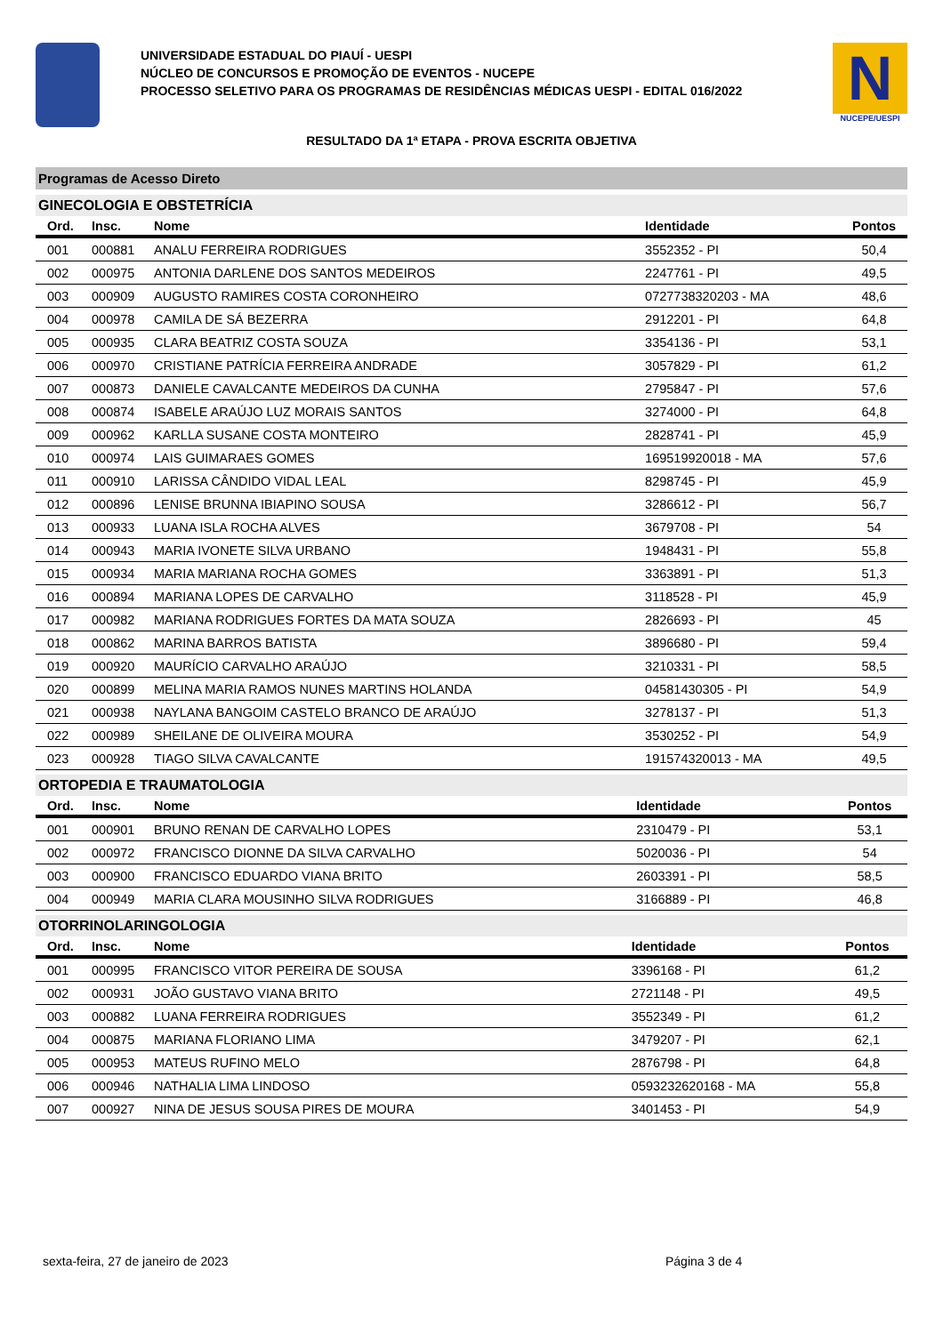UNIVERSIDADE ESTADUAL DO PIAUÍ - UESPI
NÚCLEO DE CONCURSOS E PROMOÇÃO DE EVENTOS - NUCEPE
PROCESSO SELETIVO PARA OS PROGRAMAS DE RESIDÊNCIAS MÉDICAS UESPI - EDITAL 016/2022
N
NUCEPE/UESPI
RESULTADO DA 1ª ETAPA - PROVA ESCRITA OBJETIVA
Programas de Acesso Direto
GINECOLOGIA E OBSTETRÍCIA
| Ord. | Insc. | Nome | Identidade | Pontos |
| --- | --- | --- | --- | --- |
| 001 | 000881 | ANALU FERREIRA RODRIGUES | 3552352 - PI | 50,4 |
| 002 | 000975 | ANTONIA DARLENE DOS SANTOS MEDEIROS | 2247761 - PI | 49,5 |
| 003 | 000909 | AUGUSTO RAMIRES COSTA CORONHEIRO | 0727738320203 - MA | 48,6 |
| 004 | 000978 | CAMILA DE SÁ BEZERRA | 2912201 - PI | 64,8 |
| 005 | 000935 | CLARA BEATRIZ COSTA SOUZA | 3354136 - PI | 53,1 |
| 006 | 000970 | CRISTIANE PATRÍCIA FERREIRA ANDRADE | 3057829 - PI | 61,2 |
| 007 | 000873 | DANIELE CAVALCANTE MEDEIROS DA CUNHA | 2795847 - PI | 57,6 |
| 008 | 000874 | ISABELE ARAÚJO LUZ MORAIS SANTOS | 3274000 - PI | 64,8 |
| 009 | 000962 | KARLLA SUSANE COSTA MONTEIRO | 2828741 - PI | 45,9 |
| 010 | 000974 | LAIS GUIMARAES GOMES | 169519920018 - MA | 57,6 |
| 011 | 000910 | LARISSA CÂNDIDO VIDAL LEAL | 8298745 - PI | 45,9 |
| 012 | 000896 | LENISE BRUNNA IBIAPINO SOUSA | 3286612 - PI | 56,7 |
| 013 | 000933 | LUANA ISLA ROCHA ALVES | 3679708 - PI | 54 |
| 014 | 000943 | MARIA IVONETE SILVA URBANO | 1948431 - PI | 55,8 |
| 015 | 000934 | MARIA MARIANA ROCHA GOMES | 3363891 - PI | 51,3 |
| 016 | 000894 | MARIANA LOPES DE CARVALHO | 3118528 - PI | 45,9 |
| 017 | 000982 | MARIANA RODRIGUES FORTES DA MATA SOUZA | 2826693 - PI | 45 |
| 018 | 000862 | MARINA BARROS BATISTA | 3896680 - PI | 59,4 |
| 019 | 000920 | MAURÍCIO CARVALHO ARAÚJO | 3210331 - PI | 58,5 |
| 020 | 000899 | MELINA MARIA RAMOS NUNES MARTINS HOLANDA | 04581430305 - PI | 54,9 |
| 021 | 000938 | NAYLANA BANGOIM CASTELO BRANCO DE ARAÚJO | 3278137 - PI | 51,3 |
| 022 | 000989 | SHEILANE DE OLIVEIRA MOURA | 3530252 - PI | 54,9 |
| 023 | 000928 | TIAGO SILVA CAVALCANTE | 191574320013 - MA | 49,5 |
ORTOPEDIA E TRAUMATOLOGIA
| Ord. | Insc. | Nome | Identidade | Pontos |
| --- | --- | --- | --- | --- |
| 001 | 000901 | BRUNO RENAN DE CARVALHO LOPES | 2310479 - PI | 53,1 |
| 002 | 000972 | FRANCISCO DIONNE DA SILVA CARVALHO | 5020036 - PI | 54 |
| 003 | 000900 | FRANCISCO EDUARDO VIANA BRITO | 2603391 - PI | 58,5 |
| 004 | 000949 | MARIA CLARA MOUSINHO SILVA RODRIGUES | 3166889 - PI | 46,8 |
OTORRINOLARINGOLOGIA
| Ord. | Insc. | Nome | Identidade | Pontos |
| --- | --- | --- | --- | --- |
| 001 | 000995 | FRANCISCO VITOR PEREIRA DE SOUSA | 3396168 - PI | 61,2 |
| 002 | 000931 | JOÃO GUSTAVO VIANA BRITO | 2721148 - PI | 49,5 |
| 003 | 000882 | LUANA FERREIRA RODRIGUES | 3552349 - PI | 61,2 |
| 004 | 000875 | MARIANA FLORIANO LIMA | 3479207 - PI | 62,1 |
| 005 | 000953 | MATEUS RUFINO MELO | 2876798 - PI | 64,8 |
| 006 | 000946 | NATHALIA LIMA LINDOSO | 0593232620168 - MA | 55,8 |
| 007 | 000927 | NINA DE JESUS SOUSA PIRES DE MOURA | 3401453 - PI | 54,9 |
sexta-feira, 27 de janeiro de 2023 Página 3 de 4